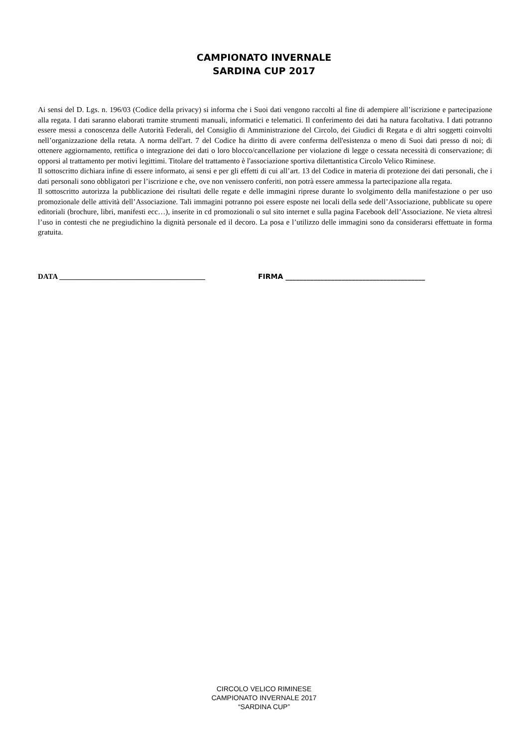CAMPIONATO INVERNALE
SARDINA CUP 2017
Ai sensi del D. Lgs. n. 196/03 (Codice della privacy) si informa che i Suoi dati vengono raccolti al fine di adempiere all’iscrizione e partecipazione alla regata. I dati saranno elaborati tramite strumenti manuali, informatici e telematici. Il conferimento dei dati ha natura facoltativa. I dati potranno essere messi a conoscenza delle Autorità Federali, del Consiglio di Amministrazione del Circolo, dei Giudici di Regata e di altri soggetti coinvolti nell’organizzazione della retata. A norma dell'art. 7 del Codice ha diritto di avere conferma dell'esistenza o meno di Suoi dati presso di noi; di ottenere aggiornamento, rettifica o integrazione dei dati o loro blocco/cancellazione per violazione di legge o cessata necessità di conservazione; di opporsi al trattamento per motivi legittimi. Titolare del trattamento è l'associazione sportiva dilettantistica Circolo Velico Riminese.
Il sottoscritto dichiara infine di essere informato, ai sensi e per gli effetti di cui all’art. 13 del Codice in materia di protezione dei dati personali, che i dati personali sono obbligatori per l’iscrizione e che, ove non venissero conferiti, non potrà essere ammessa la partecipazione alla regata.
Il sottoscritto autorizza la pubblicazione dei risultati delle regate e delle immagini riprese durante lo svolgimento della manifestazione o per uso promozionale delle attività dell’Associazione. Tali immagini potranno poi essere esposte nei locali della sede dell’Associazione, pubblicate su opere editoriali (brochure, libri, manifesti ecc…), inserite in cd promozionali o sul sito internet e sulla pagina Facebook dell’Associazione. Ne vieta altresì l’uso in contesti che ne pregiudichino la dignità personale ed il decoro. La posa e l’utilizzo delle immagini sono da considerarsi effettuate in forma gratuita.
DATA _______________________________________ FIRMA ________________________________________
CIRCOLO VELICO RIMINESE
CAMPIONATO INVERNALE 2017
“SARDINA CUP”